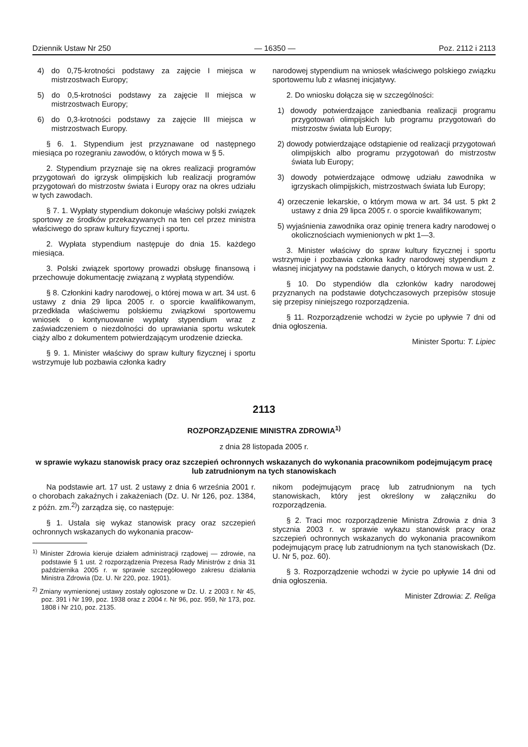Dziennik Ustaw Nr 250 — 16350 — Poz. 2112 i 2113
4) do 0,75-krotności podstawy za zajęcie I miejsca w mistrzostwach Europy;
5) do 0,5-krotności podstawy za zajęcie II miejsca w mistrzostwach Europy;
6) do 0,3-krotności podstawy za zajęcie III miejsca w mistrzostwach Europy.
§ 6. 1. Stypendium jest przyznawane od następnego miesiąca po rozegraniu zawodów, o których mowa w § 5.
2. Stypendium przyznaje się na okres realizacji programów przygotowań do igrzysk olimpijskich lub realizacji programów przygotowań do mistrzostw świata i Europy oraz na okres udziału w tych zawodach.
§ 7. 1. Wypłaty stypendium dokonuje właściwy polski związek sportowy ze środków przekazywanych na ten cel przez ministra właściwego do spraw kultury fizycznej i sportu.
2. Wypłata stypendium następuje do dnia 15. każdego miesiąca.
3. Polski związek sportowy prowadzi obsługę finansową i przechowuje dokumentację związaną z wypłatą stypendiów.
§ 8. Członkini kadry narodowej, o której mowa w art. 34 ust. 6 ustawy z dnia 29 lipca 2005 r. o sporcie kwalifikowanym, przedkłada właściwemu polskiemu związkowi sportowemu wniosek o kontynuowanie wypłaty stypendium wraz z zaświadczeniem o niezdolności do uprawiania sportu wskutek ciąży albo z dokumentem potwierdzającym urodzenie dziecka.
§ 9. 1. Minister właściwy do spraw kultury fizycznej i sportu wstrzymuje lub pozbawia członka kadry
narodowej stypendium na wniosek właściwego polskiego związku sportowemu lub z własnej inicjatywy.
2. Do wniosku dołącza się w szczególności:
1) dowody potwierdzające zaniedbania realizacji programu przygotowań olimpijskich lub programu przygotowań do mistrzostw świata lub Europy;
2) dowody potwierdzające odstąpienie od realizacji przygotowań olimpijskich albo programu przygotowań do mistrzostw świata lub Europy;
3) dowody potwierdzające odmowę udziału zawodnika w igrzyskach olimpijskich, mistrzostwach świata lub Europy;
4) orzeczenie lekarskie, o którym mowa w art. 34 ust. 5 pkt 2 ustawy z dnia 29 lipca 2005 r. o sporcie kwalifikowanym;
5) wyjaśnienia zawodnika oraz opinię trenera kadry narodowej o okolicznościach wymienionych w pkt 1—3.
3. Minister właściwy do spraw kultury fizycznej i sportu wstrzymuje i pozbawia członka kadry narodowej stypendium z własnej inicjatywy na podstawie danych, o których mowa w ust. 2.
§ 10. Do stypendiów dla członków kadry narodowej przyznanych na podstawie dotychczasowych przepisów stosuje się przepisy niniejszego rozporządzenia.
§ 11. Rozporządzenie wchodzi w życie po upływie 7 dni od dnia ogłoszenia.
Minister Sportu: T. Lipiec
2113
ROZPORZĄDZENIE MINISTRA ZDROWIA<sup>1)</sup>
z dnia 28 listopada 2005 r.
w sprawie wykazu stanowisk pracy oraz szczepień ochronnych wskazanych do wykonania pracownikom podejmującym pracę lub zatrudnionym na tych stanowiskach
Na podstawie art. 17 ust. 2 ustawy z dnia 6 września 2001 r. o chorobach zakaźnych i zakażeniach (Dz. U. Nr 126, poz. 1384, z późn. zm.<sup>2)</sup>) zarządza się, co następuje:
§ 1. Ustala się wykaz stanowisk pracy oraz szczepień ochronnych wskazanych do wykonania pracow-
<sup>1)</sup> Minister Zdrowia kieruje działem administracji rządowej — zdrowie, na podstawie § 1 ust. 2 rozporządzenia Prezesa Rady Ministrów z dnia 31 października 2005 r. w sprawie szczegółowego zakresu działania Ministra Zdrowia (Dz. U. Nr 220, poz. 1901).
<sup>2)</sup> Zmiany wymienionej ustawy zostały ogłoszone w Dz. U. z 2003 r. Nr 45, poz. 391 i Nr 199, poz. 1938 oraz z 2004 r. Nr 96, poz. 959, Nr 173, poz. 1808 i Nr 210, poz. 2135.
nikom podejmującym pracę lub zatrudnionym na tych stanowiskach, który jest określony w załączniku do rozporządzenia.
§ 2. Traci moc rozporządzenie Ministra Zdrowia z dnia 3 stycznia 2003 r. w sprawie wykazu stanowisk pracy oraz szczepień ochronnych wskazanych do wykonania pracownikom podejmującym pracę lub zatrudnionym na tych stanowiskach (Dz. U. Nr 5, poz. 60).
§ 3. Rozporządzenie wchodzi w życie po upływie 14 dni od dnia ogłoszenia.
Minister Zdrowia: Z. Religa